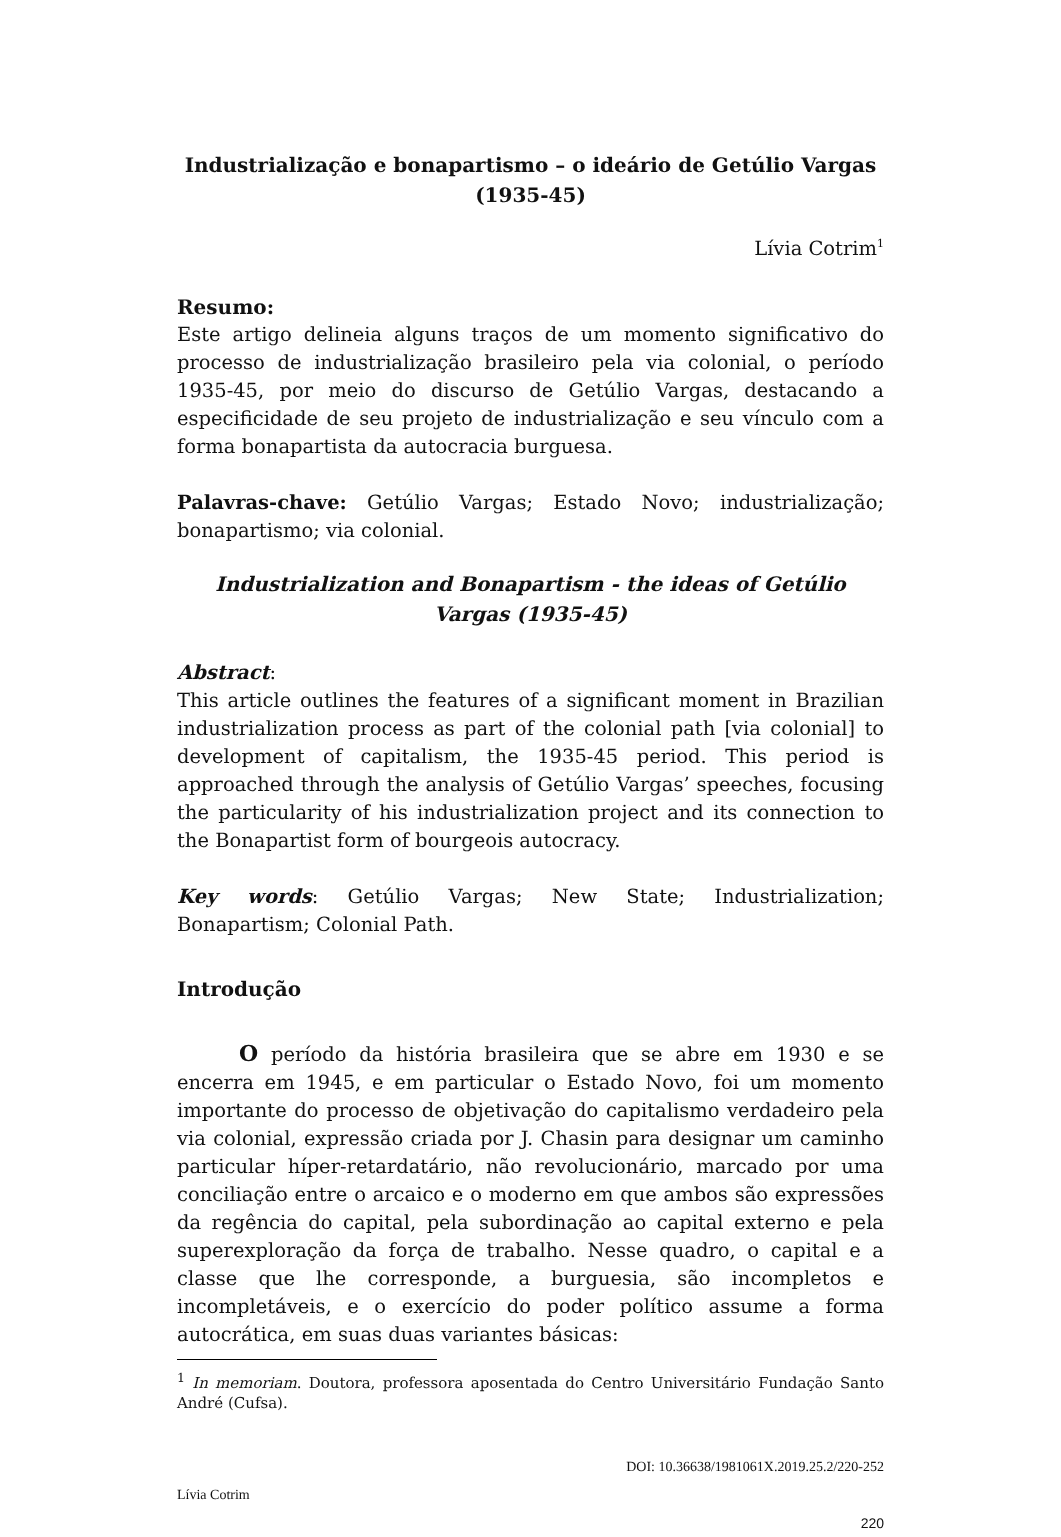Industrialização e bonapartismo – o ideário de Getúlio Vargas (1935-45)
Lívia Cotrim<sup>1</sup>
Resumo:
Este artigo delineia alguns traços de um momento significativo do processo de industrialização brasileiro pela via colonial, o período 1935-45, por meio do discurso de Getúlio Vargas, destacando a especificidade de seu projeto de industrialização e seu vínculo com a forma bonapartista da autocracia burguesa.
Palavras-chave: Getúlio Vargas; Estado Novo; industrialização; bonapartismo; via colonial.
Industrialization and Bonapartism - the ideas of Getúlio Vargas (1935-45)
Abstract:
This article outlines the features of a significant moment in Brazilian industrialization process as part of the colonial path [via colonial] to development of capitalism, the 1935-45 period. This period is approached through the analysis of Getúlio Vargas’ speeches, focusing the particularity of his industrialization project and its connection to the Bonapartist form of bourgeois autocracy.
Key words: Getúlio Vargas; New State; Industrialization; Bonapartism; Colonial Path.
Introdução
O período da história brasileira que se abre em 1930 e se encerra em 1945, e em particular o Estado Novo, foi um momento importante do processo de objetivação do capitalismo verdadeiro pela via colonial, expressão criada por J. Chasin para designar um caminho particular híper-retardatário, não revolucionário, marcado por uma conciliação entre o arcaico e o moderno em que ambos são expressões da regência do capital, pela subordinação ao capital externo e pela superexploração da força de trabalho. Nesse quadro, o capital e a classe que lhe corresponde, a burguesia, são incompletos e incompletáveis, e o exercício do poder político assume a forma autocrática, em suas duas variantes básicas:
<sup>1</sup> In memoriam. Doutora, professora aposentada do Centro Universitário Fundação Santo André (Cufsa).
DOI: 10.36638/1981061X.2019.25.2/220-252
Lívia Cotrim
220